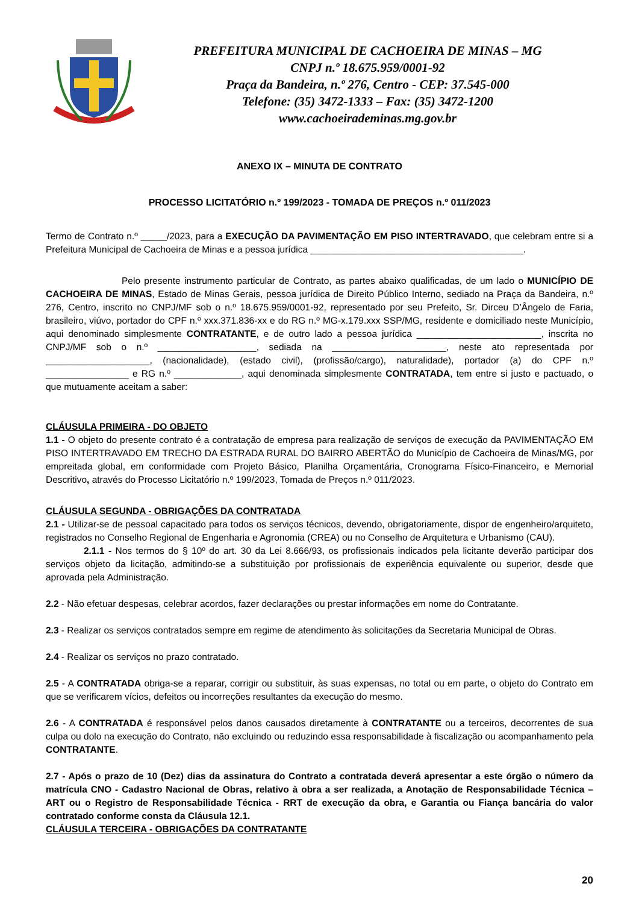PREFEITURA MUNICIPAL DE CACHOEIRA DE MINAS – MG
CNPJ n.º 18.675.959/0001-92
Praça da Bandeira, n.º 276, Centro - CEP: 37.545-000
Telefone: (35) 3472-1333 – Fax: (35) 3472-1200
www.cachoeirademinas.mg.gov.br
ANEXO IX – MINUTA DE CONTRATO
PROCESSO LICITATÓRIO n.º 199/2023 - TOMADA DE PREÇOS n.º 011/2023
Termo de Contrato n.º _____/2023, para a EXECUÇÃO DA PAVIMENTAÇÃO EM PISO INTERTRAVADO, que celebram entre si a Prefeitura Municipal de Cachoeira de Minas e a pessoa jurídica _________________________________________.
Pelo presente instrumento particular de Contrato, as partes abaixo qualificadas, de um lado o MUNICÍPIO DE CACHOEIRA DE MINAS, Estado de Minas Gerais, pessoa jurídica de Direito Público Interno, sediado na Praça da Bandeira, n.º 276, Centro, inscrito no CNPJ/MF sob o n.º 18.675.959/0001-92, representado por seu Prefeito, Sr. Dirceu D’Ângelo de Faria, brasileiro, viúvo, portador do CPF n.º xxx.371.836-xx e do RG n.º MG-x.179.xxx SSP/MG, residente e domiciliado neste Município, aqui denominado simplesmente CONTRATANTE, e de outro lado a pessoa jurídica ________________________, inscrita no CNPJ/MF sob o n.º ___________________, sediada na ______________________, neste ato representada por ____________________, (nacionalidade), (estado civil), (profissão/cargo), naturalidade), portador (a) do CPF n.º ________________ e RG n.º _____________, aqui denominada simplesmente CONTRATADA, tem entre si justo e pactuado, o que mutuamente aceitam a saber:
CLÁUSULA PRIMEIRA - DO OBJETO
1.1 - O objeto do presente contrato é a contratação de empresa para realização de serviços de execução da PAVIMENTAÇÃO EM PISO INTERTRAVADO EM TRECHO DA ESTRADA RURAL DO BAIRRO ABERTÃO do Município de Cachoeira de Minas/MG, por empreitada global, em conformidade com Projeto Básico, Planilha Orçamentária, Cronograma Físico-Financeiro, e Memorial Descritivo, através do Processo Licitatório n.º 199/2023, Tomada de Preços n.º 011/2023.
CLÁUSULA SEGUNDA - OBRIGAÇÕES DA CONTRATADA
2.1 - Utilizar-se de pessoal capacitado para todos os serviços técnicos, devendo, obrigatoriamente, dispor de engenheiro/arquiteto, registrados no Conselho Regional de Engenharia e Agronomia (CREA) ou no Conselho de Arquitetura e Urbanismo (CAU).
2.1.1 - Nos termos do § 10º do art. 30 da Lei 8.666/93, os profissionais indicados pela licitante deverão participar dos serviços objeto da licitação, admitindo-se a substituição por profissionais de experiência equivalente ou superior, desde que aprovada pela Administração.
2.2 - Não efetuar despesas, celebrar acordos, fazer declarações ou prestar informações em nome do Contratante.
2.3 - Realizar os serviços contratados sempre em regime de atendimento às solicitações da Secretaria Municipal de Obras.
2.4 - Realizar os serviços no prazo contratado.
2.5 - A CONTRATADA obriga-se a reparar, corrigir ou substituir, às suas expensas, no total ou em parte, o objeto do Contrato em que se verificarem vícios, defeitos ou incorreções resultantes da execução do mesmo.
2.6 - A CONTRATADA é responsável pelos danos causados diretamente à CONTRATANTE ou a terceiros, decorrentes de sua culpa ou dolo na execução do Contrato, não excluindo ou reduzindo essa responsabilidade à fiscalização ou acompanhamento pela CONTRATANTE.
2.7 - Após o prazo de 10 (Dez) dias da assinatura do Contrato a contratada deverá apresentar a este órgão o número da matrícula CNO - Cadastro Nacional de Obras, relativo à obra a ser realizada, a Anotação de Responsabilidade Técnica – ART ou o Registro de Responsabilidade Técnica - RRT de execução da obra, e Garantia ou Fiança bancária do valor contratado conforme consta da Cláusula 12.1.
CLÁUSULA TERCEIRA - OBRIGAÇÕES DA CONTRATANTE
20